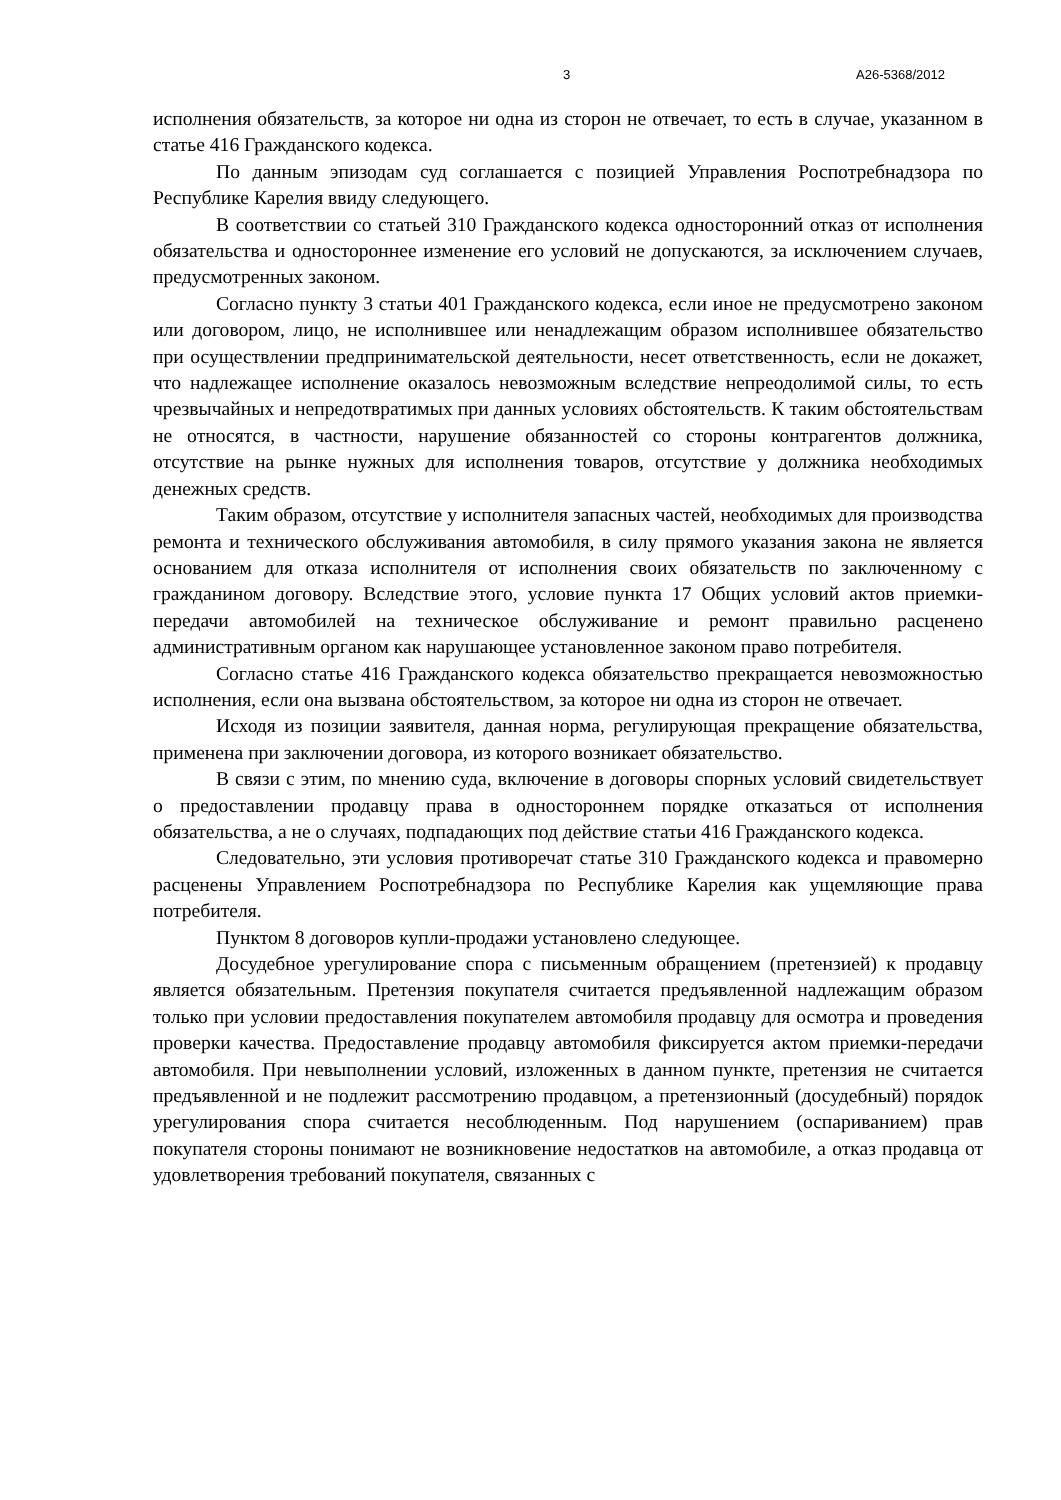3 А26-5368/2012
исполнения обязательств, за которое ни одна из сторон не отвечает, то есть в случае, указанном в статье 416 Гражданского кодекса.
По данным эпизодам суд соглашается с позицией Управления Роспотребнадзора по Республике Карелия ввиду следующего.
В соответствии со статьей 310 Гражданского кодекса односторонний отказ от исполнения обязательства и одностороннее изменение его условий не допускаются, за исключением случаев, предусмотренных законом.
Согласно пункту 3 статьи 401 Гражданского кодекса, если иное не предусмотрено законом или договором, лицо, не исполнившее или ненадлежащим образом исполнившее обязательство при осуществлении предпринимательской деятельности, несет ответственность, если не докажет, что надлежащее исполнение оказалось невозможным вследствие непреодолимой силы, то есть чрезвычайных и непредотвратимых при данных условиях обстоятельств. К таким обстоятельствам не относятся, в частности, нарушение обязанностей со стороны контрагентов должника, отсутствие на рынке нужных для исполнения товаров, отсутствие у должника необходимых денежных средств.
Таким образом, отсутствие у исполнителя запасных частей, необходимых для производства ремонта и технического обслуживания автомобиля, в силу прямого указания закона не является основанием для отказа исполнителя от исполнения своих обязательств по заключенному с гражданином договору. Вследствие этого, условие пункта 17 Общих условий актов приемки-передачи автомобилей на техническое обслуживание и ремонт правильно расценено административным органом как нарушающее установленное законом право потребителя.
Согласно статье 416 Гражданского кодекса обязательство прекращается невозможностью исполнения, если она вызвана обстоятельством, за которое ни одна из сторон не отвечает.
Исходя из позиции заявителя, данная норма, регулирующая прекращение обязательства, применена при заключении договора, из которого возникает обязательство.
В связи с этим, по мнению суда, включение в договоры спорных условий свидетельствует о предоставлении продавцу права в одностороннем порядке отказаться от исполнения обязательства, а не о случаях, подпадающих под действие статьи 416 Гражданского кодекса.
Следовательно, эти условия противоречат статье 310 Гражданского кодекса и правомерно расценены Управлением Роспотребнадзора по Республике Карелия как ущемляющие права потребителя.
Пунктом 8 договоров купли-продажи установлено следующее.
Досудебное урегулирование спора с письменным обращением (претензией) к продавцу является обязательным. Претензия покупателя считается предъявленной надлежащим образом только при условии предоставления покупателем автомобиля продавцу для осмотра и проведения проверки качества. Предоставление продавцу автомобиля фиксируется актом приемки-передачи автомобиля. При невыполнении условий, изложенных в данном пункте, претензия не считается предъявленной и не подлежит рассмотрению продавцом, а претензионный (досудебный) порядок урегулирования спора считается несоблюденным. Под нарушением (оспариванием) прав покупателя стороны понимают не возникновение недостатков на автомобиле, а отказ продавца от удовлетворения требований покупателя, связанных с